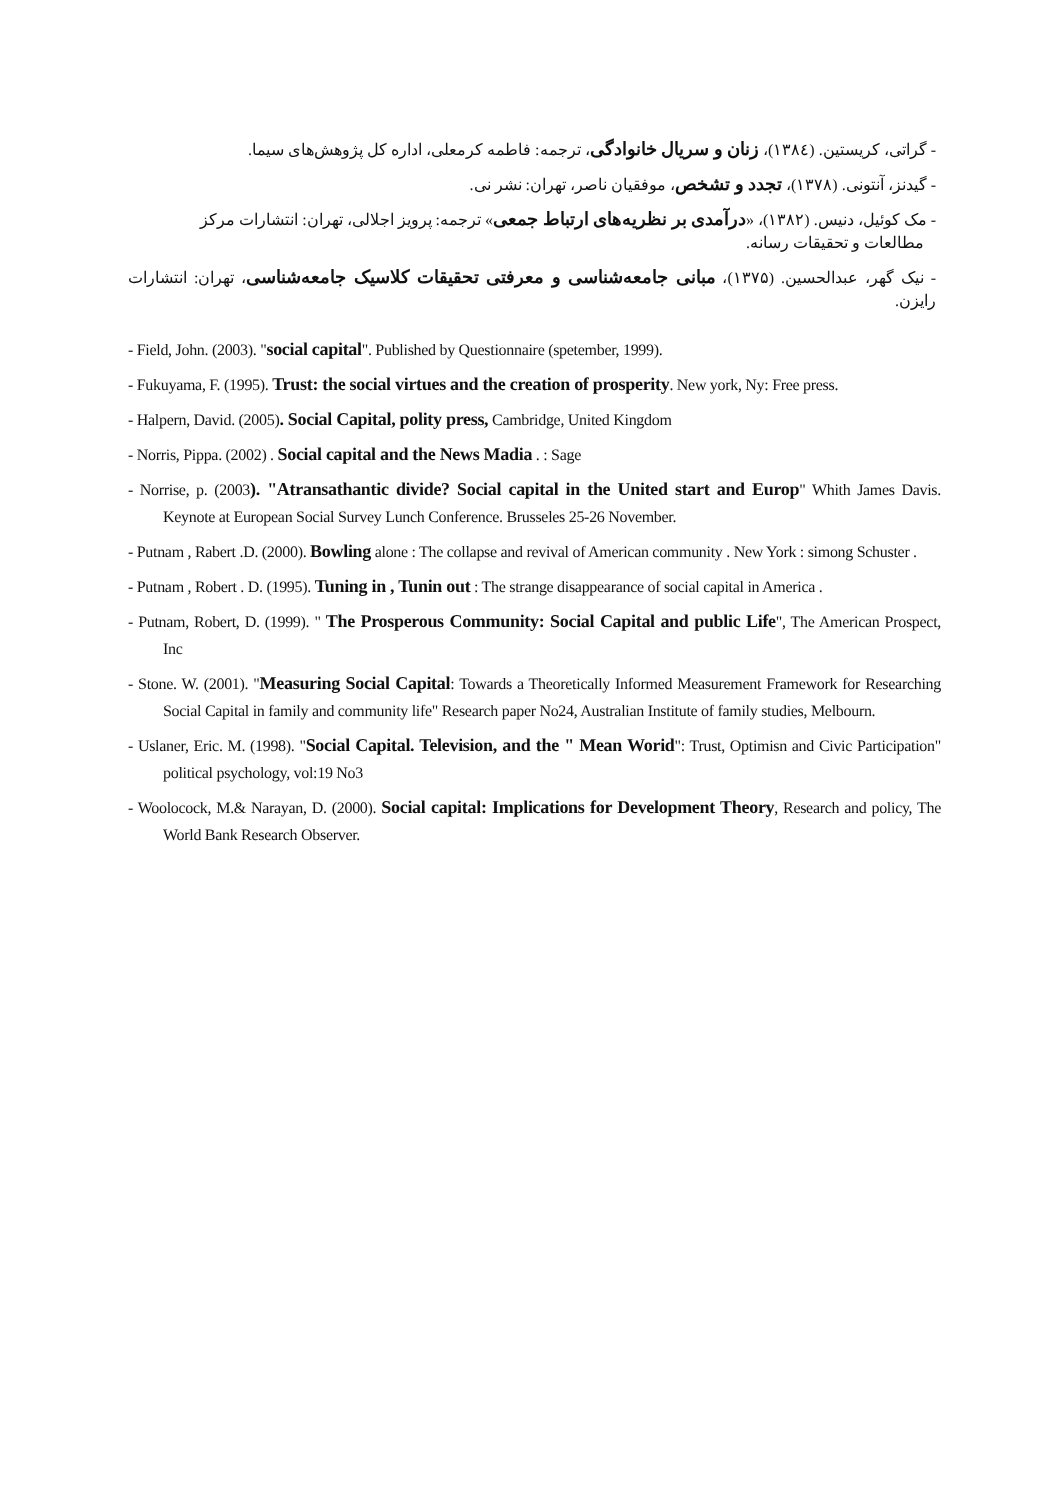- گراتی، کریستین. (۱۳۸٤)، زنان و سریال خانوادگی، ترجمه: فاطمه کرمعلی، اداره کل پژوهش‌های سیما.
- گیدنز، آنتونی. (۱۳۷۸)، تجدد و تشخص، موفقیان ناصر، تهران: نشر نی.
- مک کوئیل، دنیس. (۱۳۸۲)، «درآمدی بر نظریه‌های ارتباط جمعی» ترجمه: پرویز اجلالی، تهران: انتشارات مرکز
مطالعات و تحقیقات رسانه.
- نیک گهر، عبدالحسین. (۱۳۷۵)، مبانی جامعه‌شناسی و معرفتی تحقیقات کلاسیک جامعه‌شناسی، تهران: انتشارات رایزن.
- Field, John. (2003). "social capital". Published by Questionnaire (spetember, 1999).
- Fukuyama, F. (1995). Trust: the social virtues and the creation of prosperity. New york, Ny: Free press.
- Halpern, David. (2005). Social Capital, polity press, Cambridge, United Kingdom
- Norris, Pippa. (2002) . Social capital and the News Madia . : Sage
- Norrise, p. (2003). "Atransathantic divide? Social capital in the United start and Europ" Whith James Davis. Keynote at European Social Survey Lunch Conference. Brusseles 25-26 November.
- Putnam , Rabert .D. (2000). Bowling alone : The collapse and revival of American community . New York : simong Schuster .
- Putnam , Robert . D. (1995). Tuning in , Tunin out : The strange disappearance of social capital in America .
- Putnam, Robert, D. (1999). " The Prosperous Community: Social Capital and public Life", The American Prospect, Inc
- Stone. W. (2001). "Measuring Social Capital: Towards a Theoretically Informed Measurement Framework for Researching Social Capital in family and community life" Research paper No24, Australian Institute of family studies, Melbourn.
- Uslaner, Eric. M. (1998). "Social Capital. Television, and the " Mean Worid": Trust, Optimisn and Civic Participation" political psychology, vol:19 No3
- Woolocock, M.& Narayan, D. (2000). Social capital: Implications for Development Theory, Research and policy, The World Bank Research Observer.